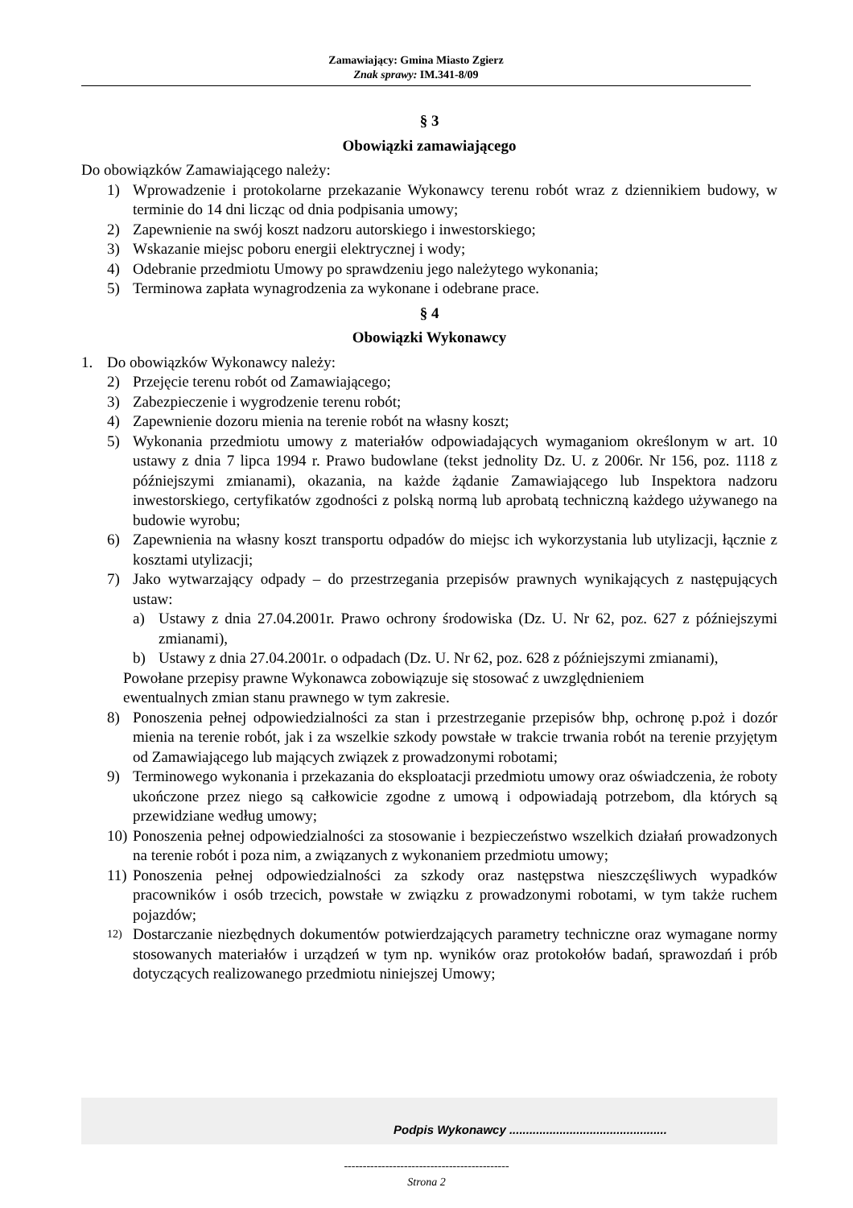Zamawiający: Gmina Miasto Zgierz
Znak sprawy: IM.341-8/09
§ 3
Obowiązki zamawiającego
Do obowiązków Zamawiającego należy:
1) Wprowadzenie i protokolarne przekazanie Wykonawcy terenu robót wraz z dziennikiem budowy, w terminie do 14 dni licząc od dnia podpisania umowy;
2) Zapewnienie na swój koszt nadzoru autorskiego i inwestorskiego;
3) Wskazanie miejsc poboru energii elektrycznej i wody;
4) Odebranie przedmiotu Umowy po sprawdzeniu jego należytego wykonania;
5) Terminowa zapłata wynagrodzenia za wykonane i odebrane prace.
§ 4
Obowiązki Wykonawcy
1. Do obowiązków Wykonawcy należy:
2) Przejęcie terenu robót od Zamawiającego;
3) Zabezpieczenie i wygrodzenie terenu robót;
4) Zapewnienie dozoru mienia na terenie robót na własny koszt;
5) Wykonania przedmiotu umowy z materiałów odpowiadających wymaganiom określonym w art. 10 ustawy z dnia 7 lipca 1994 r. Prawo budowlane (tekst jednolity Dz. U. z 2006r. Nr 156, poz. 1118 z późniejszymi zmianami), okazania, na każde żądanie Zamawiającego lub Inspektora nadzoru inwestorskiego, certyfikatów zgodności z polską normą lub aprobatą techniczną każdego używanego na budowie wyrobu;
6) Zapewnienia na własny koszt transportu odpadów do miejsc ich wykorzystania lub utylizacji, łącznie z kosztami utylizacji;
7) Jako wytwarzający odpady – do przestrzegania przepisów prawnych wynikających z następujących ustaw:
a) Ustawy z dnia 27.04.2001r. Prawo ochrony środowiska (Dz. U. Nr 62, poz. 627 z późniejszymi zmianami),
b) Ustawy z dnia 27.04.2001r. o odpadach (Dz. U. Nr 62, poz. 628 z późniejszymi zmianami),
Powołane przepisy prawne Wykonawca zobowiązuje się stosować z uwzględnieniem
ewentualnych zmian stanu prawnego w tym zakresie.
8) Ponoszenia pełnej odpowiedzialności za stan i przestrzeganie przepisów bhp, ochronę p.poż i dozór mienia na terenie robót, jak i za wszelkie szkody powstałe w trakcie trwania robót na terenie przyjętym od Zamawiającego lub mających związek z prowadzonymi robotami;
9) Terminowego wykonania i przekazania do eksploatacji przedmiotu umowy oraz oświadczenia, że roboty ukończone przez niego są całkowicie zgodne z umową i odpowiadają potrzebom, dla których są przewidziane według umowy;
10) Ponoszenia pełnej odpowiedzialności za stosowanie i bezpieczeństwo wszelkich działań prowadzonych na terenie robót i poza nim, a związanych z wykonaniem przedmiotu umowy;
11) Ponoszenia pełnej odpowiedzialności za szkody oraz następstwa nieszczęśliwych wypadków pracowników i osób trzecich, powstałe w związku z prowadzonymi robotami, w tym także ruchem pojazdów;
12) Dostarczanie niezbędnych dokumentów potwierdzających parametry techniczne oraz wymagane normy stosowanych materiałów i urządzeń w tym np. wyników oraz protokołów badań, sprawozdań i prób dotyczących realizowanego przedmiotu niniejszej Umowy;
Podpis Wykonawcy ...............................................
--------------------------------------------
Strona 2